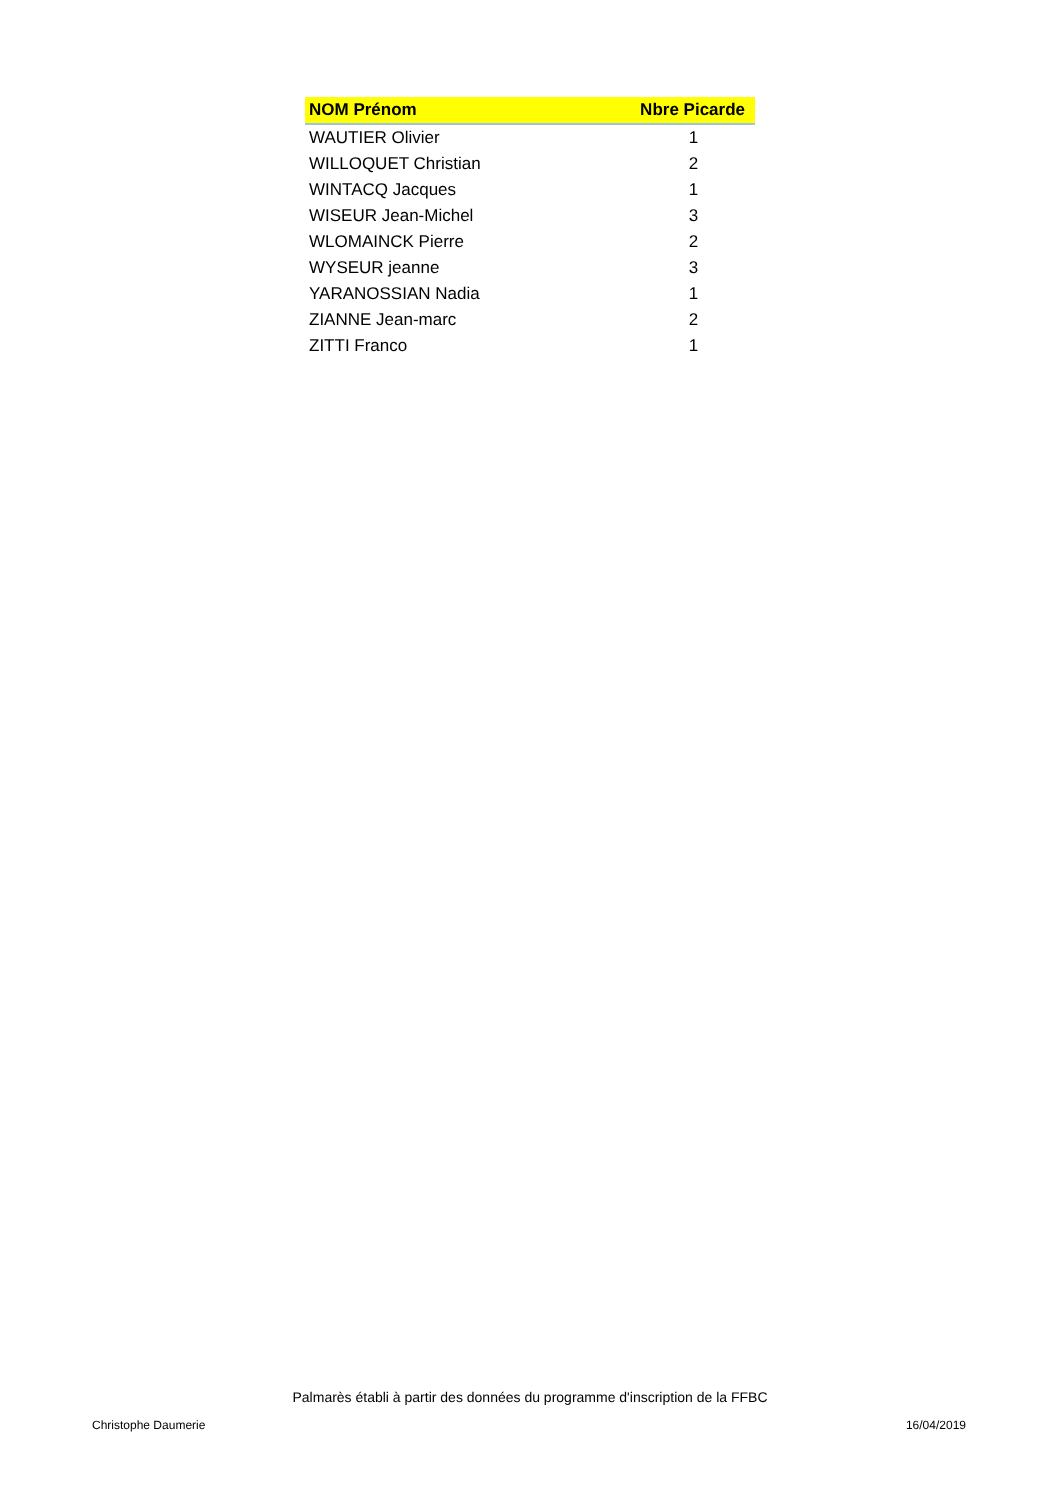| NOM Prénom | Nbre Picarde |
| --- | --- |
| WAUTIER Olivier | 1 |
| WILLOQUET Christian | 2 |
| WINTACQ Jacques | 1 |
| WISEUR Jean-Michel | 3 |
| WLOMAINCK Pierre | 2 |
| WYSEUR jeanne | 3 |
| YARANOSSIAN Nadia | 1 |
| ZIANNE Jean-marc | 2 |
| ZITTI Franco | 1 |
Palmarès établi à partir des données du programme d'inscription de la FFBC
Christophe Daumerie 16/04/2019